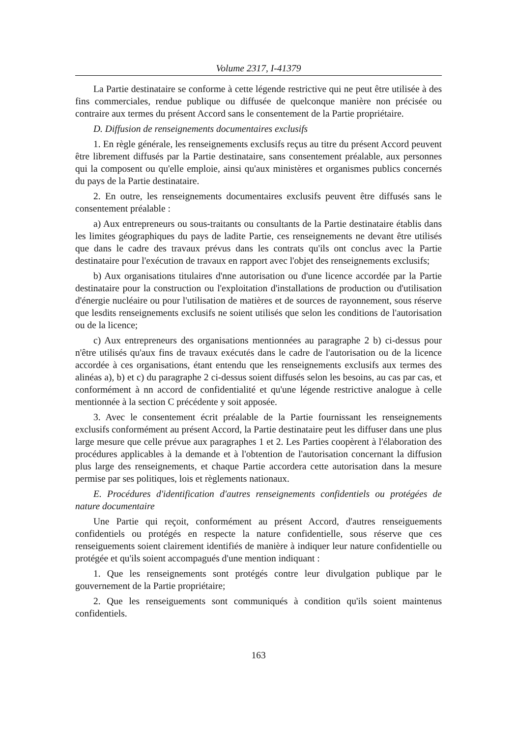Volume 2317, I-41379
La Partie destinataire se conforme à cette légende restrictive qui ne peut être utilisée à des fins commerciales, rendue publique ou diffusée de quelconque manière non précisée ou contraire aux termes du présent Accord sans le consentement de la Partie propriétaire.
D. Diffusion de renseignements documentaires exclusifs
1. En règle générale, les renseignements exclusifs reçus au titre du présent Accord peuvent être librement diffusés par la Partie destinataire, sans consentement préalable, aux personnes qui la composent ou qu'elle emploie, ainsi qu'aux ministères et organismes publics concernés du pays de la Partie destinataire.
2. En outre, les renseignements documentaires exclusifs peuvent être diffusés sans le consentement préalable :
a) Aux entrepreneurs ou sous-traitants ou consultants de la Partie destinataire établis dans les limites géographiques du pays de ladite Partie, ces renseignements ne devant être utilisés que dans le cadre des travaux prévus dans les contrats qu'ils ont conclus avec la Partie destinataire pour l'exécution de travaux en rapport avec l'objet des renseignements exclusifs;
b) Aux organisations titulaires d'nne autorisation ou d'une licence accordée par la Partie destinataire pour la construction ou l'exploitation d'installations de production ou d'utilisation d'énergie nucléaire ou pour l'utilisation de matières et de sources de rayonnement, sous réserve que lesdits renseignements exclusifs ne soient utilisés que selon les conditions de l'autorisation ou de la licence;
c) Aux entrepreneurs des organisations mentionnées au paragraphe 2 b) ci-dessus pour n'être utilisés qu'aux fins de travaux exécutés dans le cadre de l'autorisation ou de la licence accordée à ces organisations, étant entendu que les renseignements exclusifs aux termes des alinéas a), b) et c) du paragraphe 2 ci-dessus soient diffusés selon les besoins, au cas par cas, et conformément à nn accord de confidentialité et qu'une légende restrictive analogue à celle mentionnée à la section C précédente y soit apposée.
3. Avec le consentement écrit préalable de la Partie fournissant les renseignements exclusifs conformément au présent Accord, la Partie destinataire peut les diffuser dans une plus large mesure que celle prévue aux paragraphes 1 et 2. Les Parties coopèrent à l'élaboration des procédures applicables à la demande et à l'obtention de l'autorisation concernant la diffusion plus large des renseignements, et chaque Partie accordera cette autorisation dans la mesure permise par ses politiques, lois et règlements nationaux.
E. Procédures d'identification d'autres renseignements confidentiels ou protégées de nature documentaire
Une Partie qui reçoit, conformément au présent Accord, d'autres renseiguements confidentiels ou protégés en respecte la nature confidentielle, sous réserve que ces renseiguements soient clairement identifiés de manière à indiquer leur nature confidentielle ou protégée et qu'ils soient accompagués d'une mention indiquant :
1. Que les renseignements sont protégés contre leur divulgation publique par le gouvernement de la Partie propriétaire;
2. Que les renseiguements sont communiqués à condition qu'ils soient maintenus confidentiels.
163